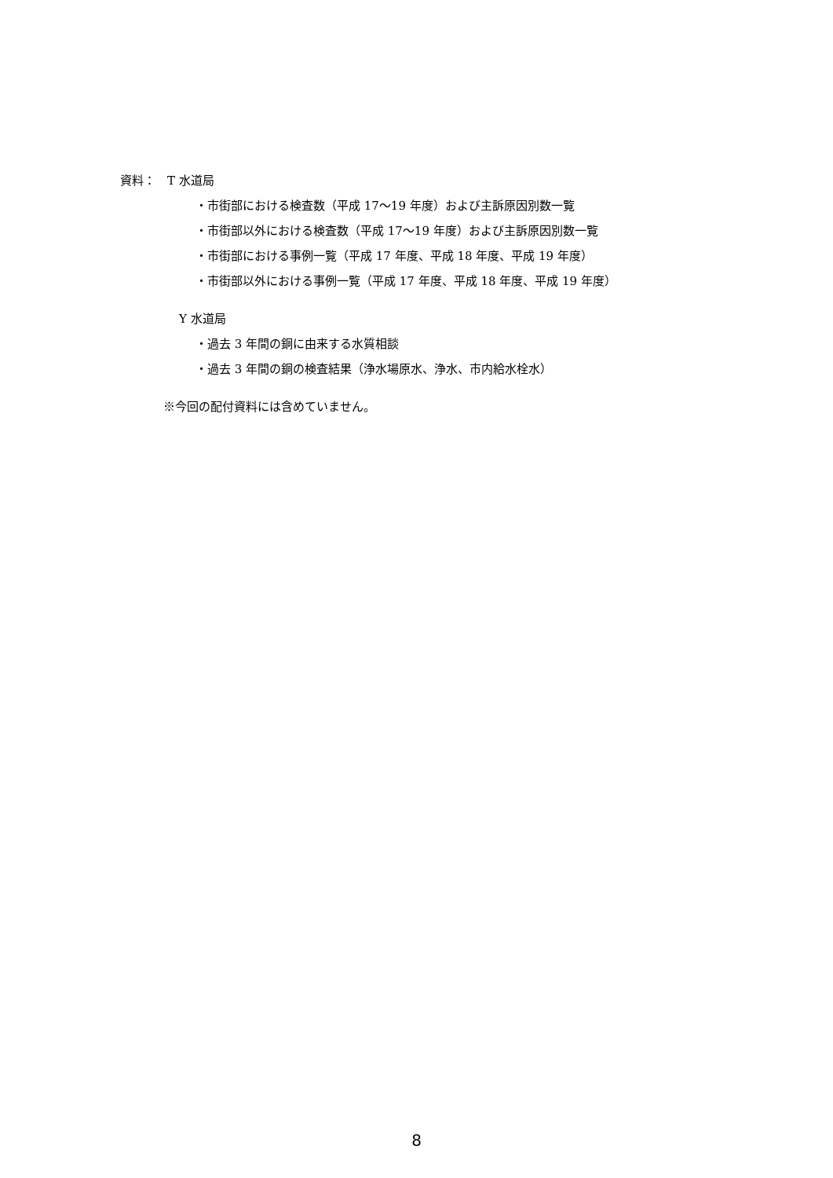資料：　T 水道局
・市街部における検査数（平成 17～19 年度）および主訴原因別数一覧
・市街部以外における検査数（平成 17～19 年度）および主訴原因別数一覧
・市街部における事例一覧（平成 17 年度、平成 18 年度、平成 19 年度）
・市街部以外における事例一覧（平成 17 年度、平成 18 年度、平成 19 年度）
Y 水道局
・過去 3 年間の銅に由来する水質相談
・過去 3 年間の銅の検査結果（浄水場原水、浄水、市内給水栓水）
※今回の配付資料には含めていません。
8